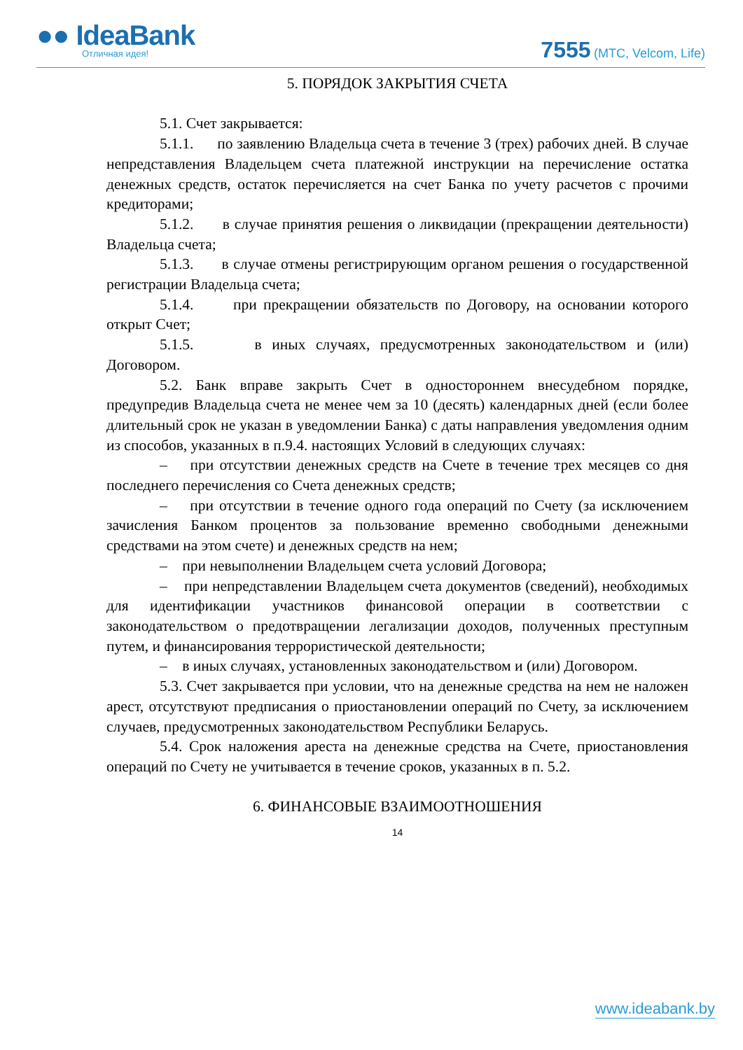●● IdeaBank
Отличная идея!
7555 (МТС, Velcom, Life)
5. ПОРЯДОК ЗАКРЫТИЯ СЧЕТА
5.1. Счет закрывается:
5.1.1. по заявлению Владельца счета в течение 3 (трех) рабочих дней. В случае непредставления Владельцем счета платежной инструкции на перечисление остатка денежных средств, остаток перечисляется на счет Банка по учету расчетов с прочими кредиторами;
5.1.2. в случае принятия решения о ликвидации (прекращении деятельности) Владельца счета;
5.1.3. в случае отмены регистрирующим органом решения о государственной регистрации Владельца счета;
5.1.4. при прекращении обязательств по Договору, на основании которого открыт Счет;
5.1.5. в иных случаях, предусмотренных законодательством и (или) Договором.
5.2. Банк вправе закрыть Счет в одностороннем внесудебном порядке, предупредив Владельца счета не менее чем за 10 (десять) календарных дней (если более длительный срок не указан в уведомлении Банка) с даты направления уведомления одним из способов, указанных в п.9.4. настоящих Условий в следующих случаях:
– при отсутствии денежных средств на Счете в течение трех месяцев со дня последнего перечисления со Счета денежных средств;
– при отсутствии в течение одного года операций по Счету (за исключением зачисления Банком процентов за пользование временно свободными денежными средствами на этом счете) и денежных средств на нем;
– при невыполнении Владельцем счета условий Договора;
– при непредставлении Владельцем счета документов (сведений), необходимых для идентификации участников финансовой операции в соответствии с законодательством о предотвращении легализации доходов, полученных преступным путем, и финансирования террористической деятельности;
– в иных случаях, установленных законодательством и (или) Договором.
5.3. Счет закрывается при условии, что на денежные средства на нем не наложен арест, отсутствуют предписания о приостановлении операций по Счету, за исключением случаев, предусмотренных законодательством Республики Беларусь.
5.4. Срок наложения ареста на денежные средства на Счете, приостановления операций по Счету не учитывается в течение сроков, указанных в п. 5.2.
6. ФИНАНСОВЫЕ ВЗАИМООТНОШЕНИЯ
14
www.ideabank.by